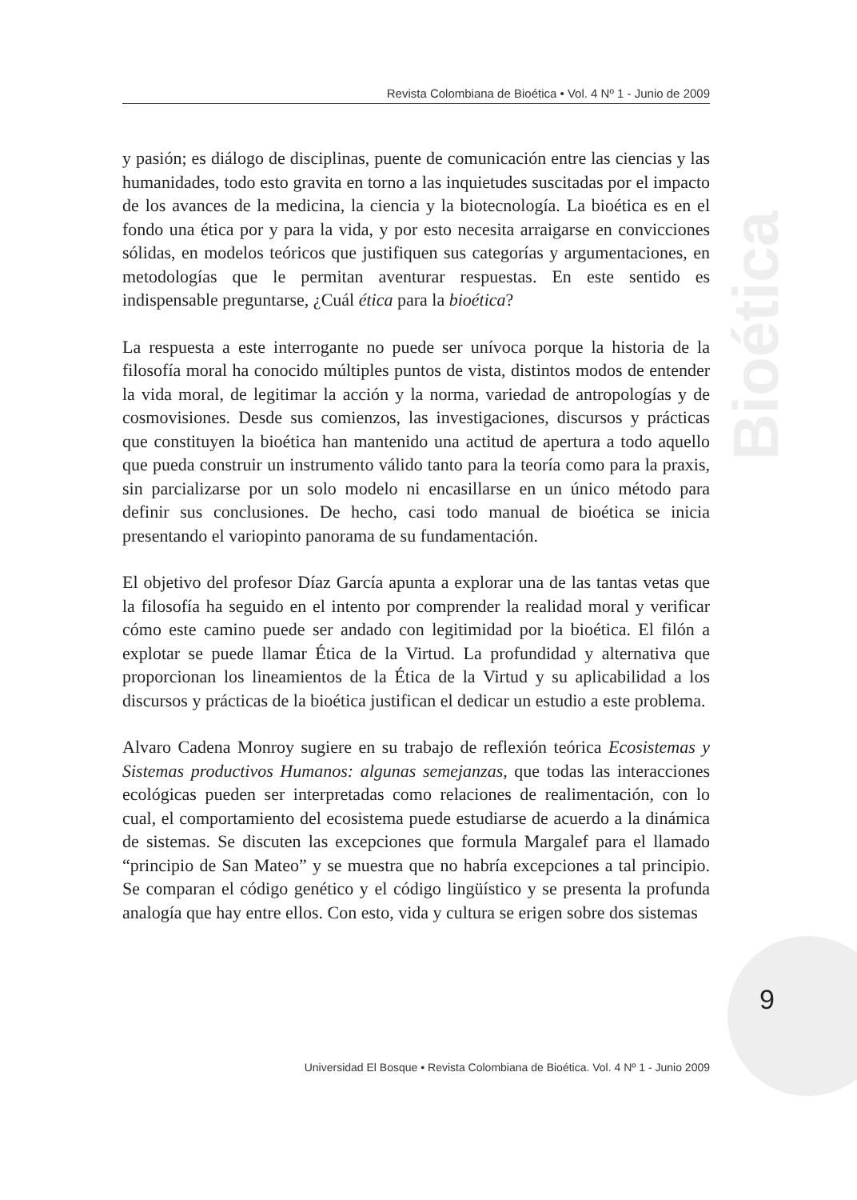Bioética
Revista Colombiana de Bioética • Vol. 4 Nº 1 - Junio de 2009
y pasión; es diálogo de disciplinas, puente de comunicación entre las ciencias y las humanidades, todo esto gravita en torno a las inquietudes suscitadas por el impacto de los avances de la medicina, la ciencia y la biotecnología. La bioética es en el fondo una ética por y para la vida, y por esto necesita arraigarse en convicciones sólidas, en modelos teóricos que justifiquen sus categorías y argumentaciones, en metodologías que le permitan aventurar respuestas. En este sentido es indispensable preguntarse, ¿Cuál ética para la bioética?
La respuesta a este interrogante no puede ser unívoca porque la historia de la filosofía moral ha conocido múltiples puntos de vista, distintos modos de entender la vida moral, de legitimar la acción y la norma, variedad de antropologías y de cosmovisiones. Desde sus comienzos, las investigaciones, discursos y prácticas que constituyen la bioética han mantenido una actitud de apertura a todo aquello que pueda construir un instrumento válido tanto para la teoría como para la praxis, sin parcializarse por un solo modelo ni encasillarse en un único método para definir sus conclusiones. De hecho, casi todo manual de bioética se inicia presentando el variopinto panorama de su fundamentación.
El objetivo del profesor Díaz García apunta a explorar una de las tantas vetas que la filosofía ha seguido en el intento por comprender la realidad moral y verificar cómo este camino puede ser andado con legitimidad por la bioética. El filón a explotar se puede llamar Ética de la Virtud. La profundidad y alternativa que proporcionan los lineamientos de la Ética de la Virtud y su aplicabilidad a los discursos y prácticas de la bioética justifican el dedicar un estudio a este problema.
Alvaro Cadena Monroy sugiere en su trabajo de reflexión teórica Ecosistemas y Sistemas productivos Humanos: algunas semejanzas, que todas las interacciones ecológicas pueden ser interpretadas como relaciones de realimentación, con lo cual, el comportamiento del ecosistema puede estudiarse de acuerdo a la dinámica de sistemas. Se discuten las excepciones que formula Margalef para el llamado “principio de San Mateo” y se muestra que no habría excepciones a tal principio. Se comparan el código genético y el código lingüístico y se presenta la profunda analogía que hay entre ellos. Con esto, vida y cultura se erigen sobre dos sistemas
9
Universidad El Bosque • Revista Colombiana de Bioética. Vol. 4 Nº 1 - Junio 2009